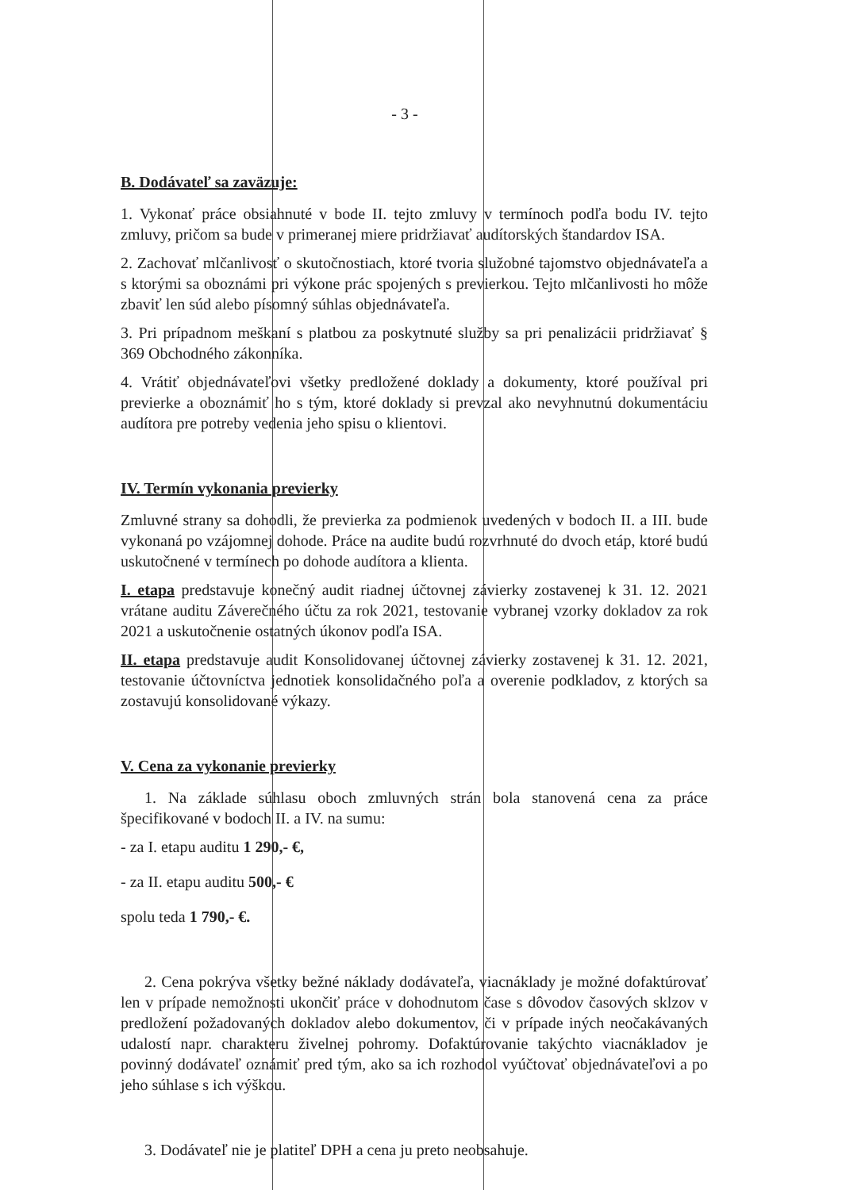- 3 -
B. Dodávateľ sa zaväzuje:
1. Vykonať práce obsiahnuté v bode II. tejto zmluvy v termínoch podľa bodu IV. tejto zmluvy, pričom sa bude v primeranej miere pridržiavať audítorských štandardov ISA.
2. Zachovať mlčanlivosť o skutočnostiach, ktoré tvoria služobné tajomstvo objednávateľa a s ktorými sa oboznámi pri výkone prác spojených s previerkou. Tejto mlčanlivosti ho môže zbaviť len súd alebo písomný súhlas objednávateľa.
3. Pri prípadnom meškaní s platbou za poskytnuté služby sa pri penalizácii pridržiavať § 369 Obchodného zákonníka.
4. Vrátiť objednávateľovi všetky predložené doklady a dokumenty, ktoré používal pri previerke a oboznámiť ho s tým, ktoré doklady si prevzal ako nevyhnutnú dokumentáciu audítora pre potreby vedenia jeho spisu o klientovi.
IV. Termín vykonania previerky
Zmluvné strany sa dohodli, že previerka za podmienok uvedených v bodoch II. a III. bude vykonaná po vzájomnej dohode. Práce na audite budú rozvrhnuté do dvoch etáp, ktoré budú uskutočnené v termínech po dohode audítora a klienta.
I. etapa predstavuje konečný audit riadnej účtovnej závierky zostavenej k 31. 12. 2021 vrátane auditu Záverečného účtu za rok 2021, testovanie vybranej vzorky dokladov za rok 2021 a uskutočnenie ostatných úkonov podľa ISA.
II. etapa predstavuje audit Konsolidovanej účtovnej závierky zostavenej k 31. 12. 2021, testovanie účtovníctva jednotiek konsolidačného poľa a overenie podkladov, z ktorých sa zostavujú konsolidované výkazy.
V. Cena za vykonanie previerky
1. Na základe súhlasu oboch zmluvných strán bola stanovená cena za práce špecifikované v bodoch II. a IV. na sumu:
- za I. etapu auditu 1 290,- €,
- za II. etapu auditu 500,- €
spolu teda 1 790,- €.
2. Cena pokrýva všetky bežné náklady dodávateľa, viacnáklady je možné dofaktúrovať len v prípade nemožnosti ukončiť práce v dohodnutom čase s dôvodov časových sklzov v predložení požadovaných dokladov alebo dokumentov, či v prípade iných neočakávaných udalostí napr. charakteru živelnej pohromy. Dofaktúrovanie takýchto viacnákladov je povinný dodávateľ oznámiť pred tým, ako sa ich rozhodol vyúčtovať objednávateľovi a po jeho súhlase s ich výškou.
3. Dodávateľ nie je platiteľ DPH a cena ju preto neobsahuje.